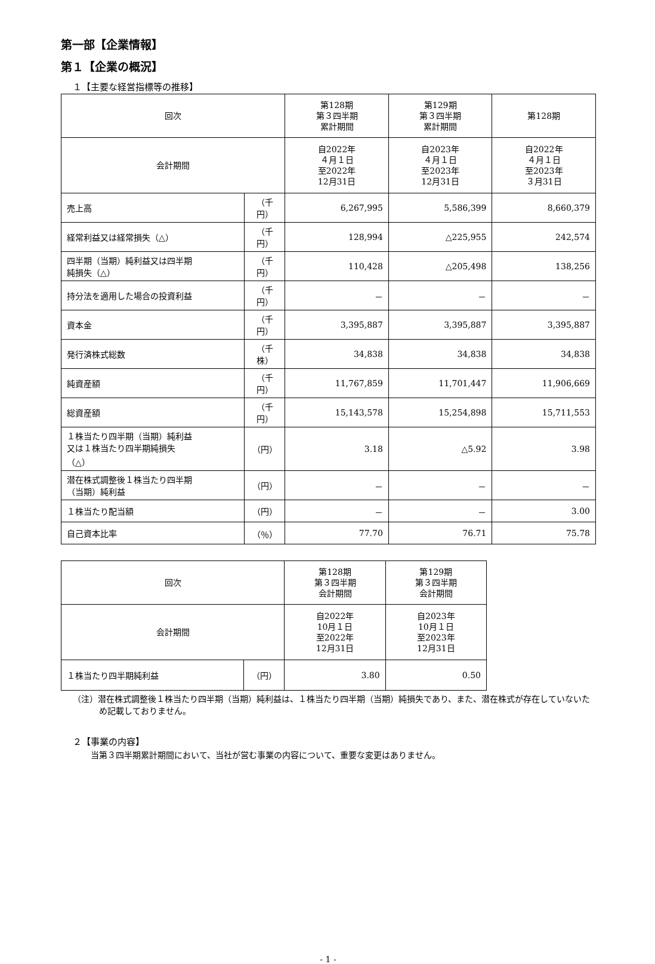第一部【企業情報】
第１【企業の概況】
１【主要な経営指標等の推移】
| 回次 | | 第128期 第３四半期 累計期間 | 第129期 第３四半期 累計期間 | 第128期 |
| --- | --- | --- | --- | --- |
| 会計期間 | | 自2022年 ４月１日 至2022年 12月31日 | 自2023年 ４月１日 至2023年 12月31日 | 自2022年 ４月１日 至2023年 ３月31日 |
| 売上高 | （千円） | 6,267,995 | 5,586,399 | 8,660,379 |
| 経常利益又は経常損失（△） | （千円） | 128,994 | △225,955 | 242,574 |
| 四半期（当期）純利益又は四半期 純損失（△） | （千円） | 110,428 | △205,498 | 138,256 |
| 持分法を適用した場合の投資利益 | （千円） | － | － | － |
| 資本金 | （千円） | 3,395,887 | 3,395,887 | 3,395,887 |
| 発行済株式総数 | （千株） | 34,838 | 34,838 | 34,838 |
| 純資産額 | （千円） | 11,767,859 | 11,701,447 | 11,906,669 |
| 総資産額 | （千円） | 15,143,578 | 15,254,898 | 15,711,553 |
| １株当たり四半期（当期）純利益 又は１株当たり四半期純損失 （△） | （円） | 3.18 | △5.92 | 3.98 |
| 潜在株式調整後１株当たり四半期 （当期）純利益 | （円） | － | － | － |
| １株当たり配当額 | （円） | － | － | 3.00 |
| 自己資本比率 | （％） | 77.70 | 76.71 | 75.78 |
| 回次 | | 第128期 第３四半期 会計期間 | 第129期 第３四半期 会計期間 |
| --- | --- | --- | --- |
| 会計期間 | | 自2022年 10月１日 至2022年 12月31日 | 自2023年 10月１日 至2023年 12月31日 |
| １株当たり四半期純利益 | （円） | 3.80 | 0.50 |
（注）潜在株式調整後１株当たり四半期（当期）純利益は、１株当たり四半期（当期）純損失であり、また、潜在株式が存在していないため記載しておりません。
２【事業の内容】
当第３四半期累計期間において、当社が営む事業の内容について、重要な変更はありません。
- 1 -